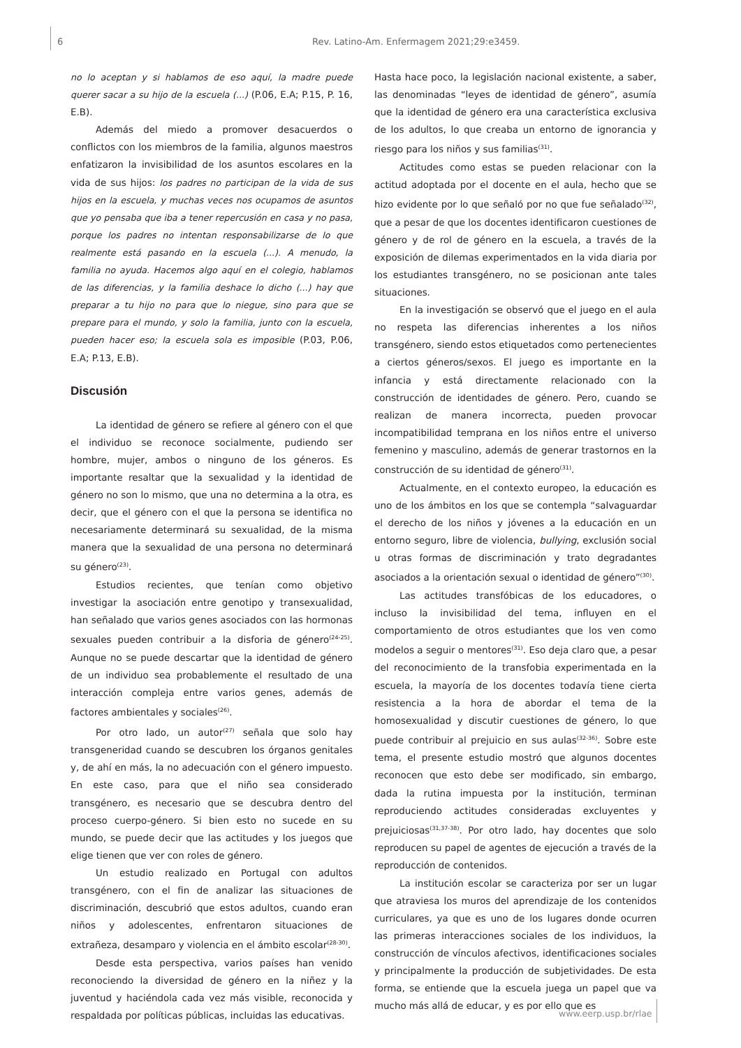6 Rev. Latino-Am. Enfermagem 2021;29:e3459.
no lo aceptan y si hablamos de eso aquí, la madre puede querer sacar a su hijo de la escuela (...) (P.06, E.A; P.15, P. 16, E.B).
Además del miedo a promover desacuerdos o conflictos con los miembros de la familia, algunos maestros enfatizaron la invisibilidad de los asuntos escolares en la vida de sus hijos: los padres no participan de la vida de sus hijos en la escuela, y muchas veces nos ocupamos de asuntos que yo pensaba que iba a tener repercusión en casa y no pasa, porque los padres no intentan responsabilizarse de lo que realmente está pasando en la escuela (...). A menudo, la familia no ayuda. Hacemos algo aquí en el colegio, hablamos de las diferencias, y la familia deshace lo dicho (...) hay que preparar a tu hijo no para que lo niegue, sino para que se prepare para el mundo, y solo la familia, junto con la escuela, pueden hacer eso; la escuela sola es imposible (P.03, P.06, E.A; P.13, E.B).
Discusión
La identidad de género se refiere al género con el que el individuo se reconoce socialmente, pudiendo ser hombre, mujer, ambos o ninguno de los géneros. Es importante resaltar que la sexualidad y la identidad de género no son lo mismo, que una no determina a la otra, es decir, que el género con el que la persona se identifica no necesariamente determinará su sexualidad, de la misma manera que la sexualidad de una persona no determinará su género<sup>(23)</sup>.
Estudios recientes, que tenían como objetivo investigar la asociación entre genotipo y transexualidad, han señalado que varios genes asociados con las hormonas sexuales pueden contribuir a la disforia de género<sup>(24-25)</sup>. Aunque no se puede descartar que la identidad de género de un individuo sea probablemente el resultado de una interacción compleja entre varios genes, además de factores ambientales y sociales<sup>(26)</sup>.
Por otro lado, un autor<sup>(27)</sup> señala que solo hay transgeneridad cuando se descubren los órganos genitales y, de ahí en más, la no adecuación con el género impuesto. En este caso, para que el niño sea considerado transgénero, es necesario que se descubra dentro del proceso cuerpo-género. Si bien esto no sucede en su mundo, se puede decir que las actitudes y los juegos que elige tienen que ver con roles de género.
Un estudio realizado en Portugal con adultos transgénero, con el fin de analizar las situaciones de discriminación, descubrió que estos adultos, cuando eran niños y adolescentes, enfrentaron situaciones de extrañeza, desamparo y violencia en el ámbito escolar<sup>(28-30)</sup>.
Desde esta perspectiva, varios países han venido reconociendo la diversidad de género en la niñez y la juventud y haciéndola cada vez más visible, reconocida y respaldada por políticas públicas, incluidas las educativas.
Hasta hace poco, la legislación nacional existente, a saber, las denominadas “leyes de identidad de género”, asumía que la identidad de género era una característica exclusiva de los adultos, lo que creaba un entorno de ignorancia y riesgo para los niños y sus familias<sup>(31)</sup>.
Actitudes como estas se pueden relacionar con la actitud adoptada por el docente en el aula, hecho que se hizo evidente por lo que señaló por no que fue señalado<sup>(32)</sup>, que a pesar de que los docentes identificaron cuestiones de género y de rol de género en la escuela, a través de la exposición de dilemas experimentados en la vida diaria por los estudiantes transgénero, no se posicionan ante tales situaciones.
En la investigación se observó que el juego en el aula no respeta las diferencias inherentes a los niños transgénero, siendo estos etiquetados como pertenecientes a ciertos géneros/sexos. El juego es importante en la infancia y está directamente relacionado con la construcción de identidades de género. Pero, cuando se realizan de manera incorrecta, pueden provocar incompatibilidad temprana en los niños entre el universo femenino y masculino, además de generar trastornos en la construcción de su identidad de género<sup>(31)</sup>.
Actualmente, en el contexto europeo, la educación es uno de los ámbitos en los que se contempla “salvaguardar el derecho de los niños y jóvenes a la educación en un entorno seguro, libre de violencia, bullying, exclusión social u otras formas de discriminación y trato degradantes asociados a la orientación sexual o identidad de género”<sup>(30)</sup>.
Las actitudes transfóbicas de los educadores, o incluso la invisibilidad del tema, influyen en el comportamiento de otros estudiantes que los ven como modelos a seguir o mentores<sup>(31)</sup>. Eso deja claro que, a pesar del reconocimiento de la transfobia experimentada en la escuela, la mayoría de los docentes todavía tiene cierta resistencia a la hora de abordar el tema de la homosexualidad y discutir cuestiones de género, lo que puede contribuir al prejuicio en sus aulas<sup>(32-36)</sup>. Sobre este tema, el presente estudio mostró que algunos docentes reconocen que esto debe ser modificado, sin embargo, dada la rutina impuesta por la institución, terminan reproduciendo actitudes consideradas excluyentes y prejuiciosas<sup>(31,37-38)</sup>. Por otro lado, hay docentes que solo reproducen su papel de agentes de ejecución a través de la reproducción de contenidos.
La institución escolar se caracteriza por ser un lugar que atraviesa los muros del aprendizaje de los contenidos curriculares, ya que es uno de los lugares donde ocurren las primeras interacciones sociales de los individuos, la construcción de vínculos afectivos, identificaciones sociales y principalmente la producción de subjetividades. De esta forma, se entiende que la escuela juega un papel que va mucho más allá de educar, y es por ello que es
www.eerp.usp.br/rlae